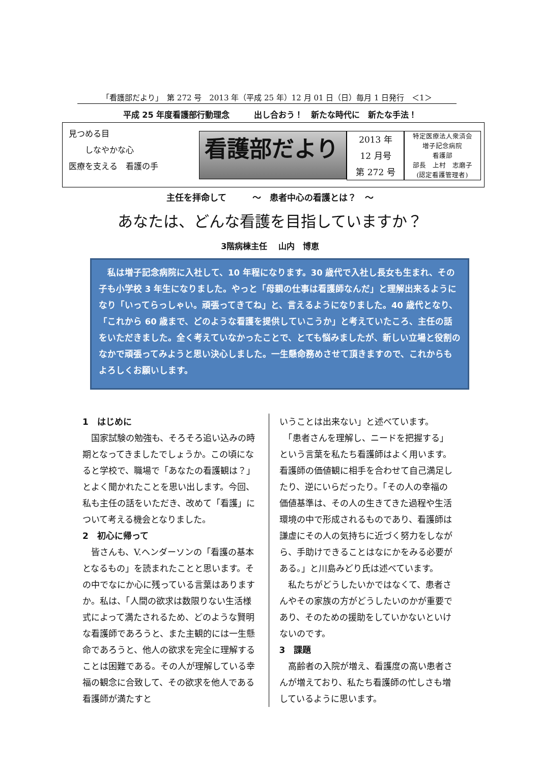「看護部だより」　第 272 号　2013 年（平成 25 年）12 月 01 日（日）毎月 1 日発行　＜1＞
平成 25 年度看護部行動理念　　　出し合おう！　新たな時代に　新たな手法！
見つめる目
　　しなやかな心
医療を支える　看護の手
看護部だより
2013 年
12 月号
第 272 号
特定医療法人衆済会
増子記念病院
看護部
部長　上村　志磨子
(認定看護管理者)
主任を拝命して　　　～　患者中心の看護とは？　～
あなたは、どんな看護を目指していますか？
3階病棟主任　 山内　博恵
　私は増子記念病院に入社して、10 年程になります。30 歳代で入社し長女も生まれ、その子も小学校 3 年生になりました。やっと「母親の仕事は看護師なんだ」と理解出来るようになり「いってらっしゃい。頑張ってきてね」と、言えるようになりました。40 歳代となり、「これから 60 歳まで、どのような看護を提供していこうか」と考えていたころ、主任の話をいただきました。全く考えていなかったことで、とても悩みましたが、新しい立場と役割のなかで頑張ってみようと思い決心しました。一生懸命務めさせて頂きますので、これからもよろしくお願いします。
1　はじめに
　国家試験の勉強も、そろそろ追い込みの時期となってきましたでしょうか。この頃になると学校で、職場で「あなたの看護観は？」とよく聞かれたことを思い出します。今回、私も主任の話をいただき、改めて「看護」について考える機会となりました。
2　初心に帰って
　皆さんも、V.ヘンダーソンの「看護の基本となるもの」を読まれたことと思います。その中でなにか心に残っている言葉はありますか。私は、「人間の欲求は数限りない生活様式によって満たされるため、どのような賢明な看護師であろうと、また主観的には一生懸命であろうと、他人の欲求を完全に理解することは困難である。その人が理解している幸福の観念に合致して、その欲求を他人である看護師が満たすと
いうことは出来ない」と述べています。
　「患者さんを理解し、ニードを把握する」という言葉を私たち看護師はよく用います。看護師の価値観に相手を合わせて自己満足したり、逆にいらだったり。「その人の幸福の価値基準は、その人の生きてきた過程や生活環境の中で形成されるものであり、看護師は謙虚にその人の気持ちに近づく努力をしながら、手助けできることはなにかをみる必要がある。」と川島みどり氏は述べています。
　私たちがどうしたいかではなくて、患者さんやその家族の方がどうしたいのかが重要であり、そのための援助をしていかないといけないのです。
3　課題
　高齢者の入院が増え、看護度の高い患者さんが増えており、私たち看護師の忙しさも増しているように思います。